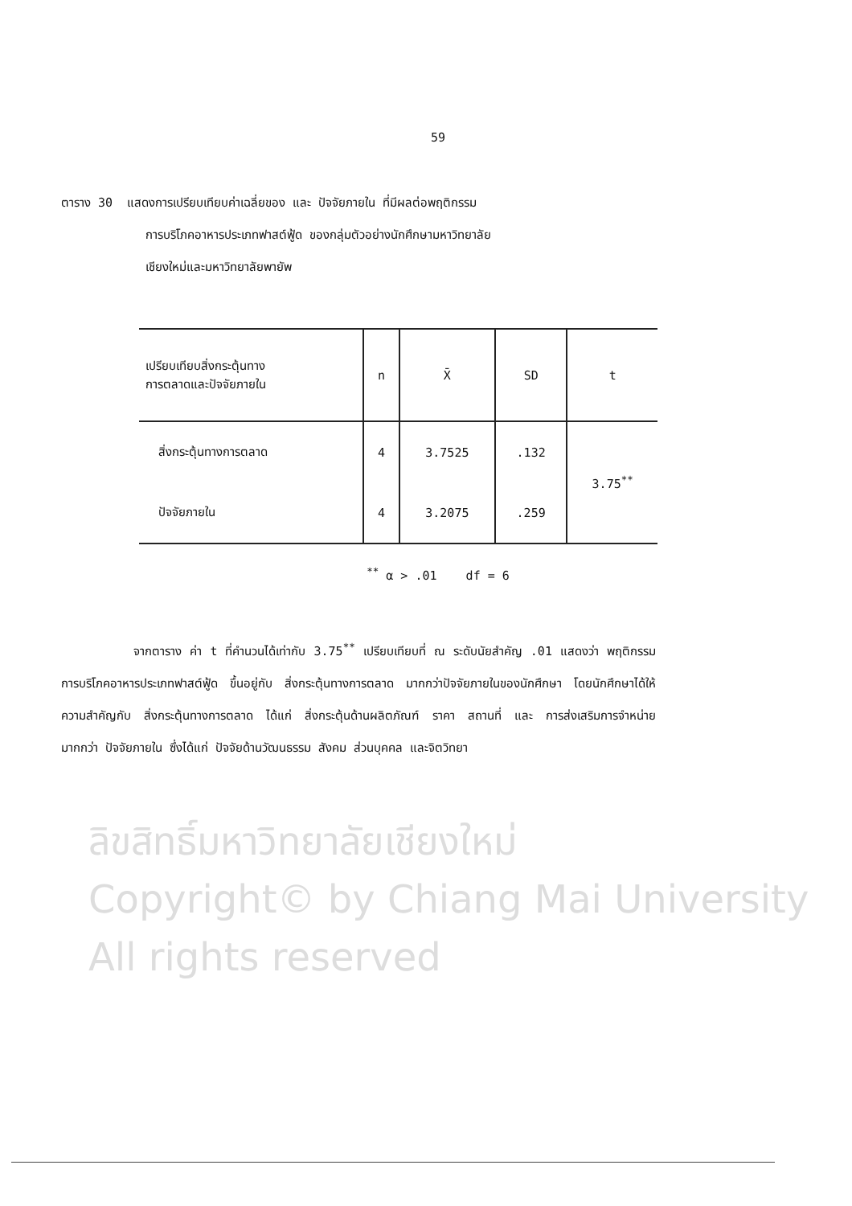59
ตาราง 30 แสดงการเปรียบเทียบค่าเฉลี่ยของ และ ปัจจัยภายใน ที่มีผลต่อพฤติกรรม
การบริโภคอาหารประเภทฟาสต์ฟู้ด ของกลุ่มตัวอย่างนักศึกษามหาวิทยาลัย
เชียงใหม่และมหาวิทยาลัยพายัพ
| เปรียบเทียบสิ่งกระตุ้นทาง การตลาดและปัจจัยภายใน | n | X̄ | SD | t |
| --- | --- | --- | --- | --- |
| สิ่งกระตุ้นทางการตลาด | 4 | 3.7525 | .132 | 3.75<sup>**</sup> |
| ปัจจัยภายใน | 4 | 3.2075 | .259 | |
<sup>**</sup> α > .01 df = 6
จากตาราง ค่า t ที่คำนวนได้เท่ากับ 3.75<sup>**</sup> เปรียบเทียบที่ ณ ระดับนัยสำคัญ .01 แสดงว่า พฤติกรรมการบริโภคอาหารประเภทฟาสต์ฟู้ด ขึ้นอยู่กับ สิ่งกระตุ้นทางการตลาด มากกว่าปัจจัยภายในของนักศึกษา โดยนักศึกษาได้ให้ความสำคัญกับ สิ่งกระตุ้นทางการตลาด ได้แก่ สิ่งกระตุ้นด้านผลิตภัณฑ์ ราคา สถานที่ และ การส่งเสริมการจำหน่าย มากกว่า ปัจจัยภายใน ซึ่งได้แก่ ปัจจัยด้านวัฒนธรรม สังคม ส่วนบุคคล และจิตวิทยา
ลิขสิทธิ์มหาวิทยาลัยเชียงใหม่
Copyright© by Chiang Mai University
All rights reserved